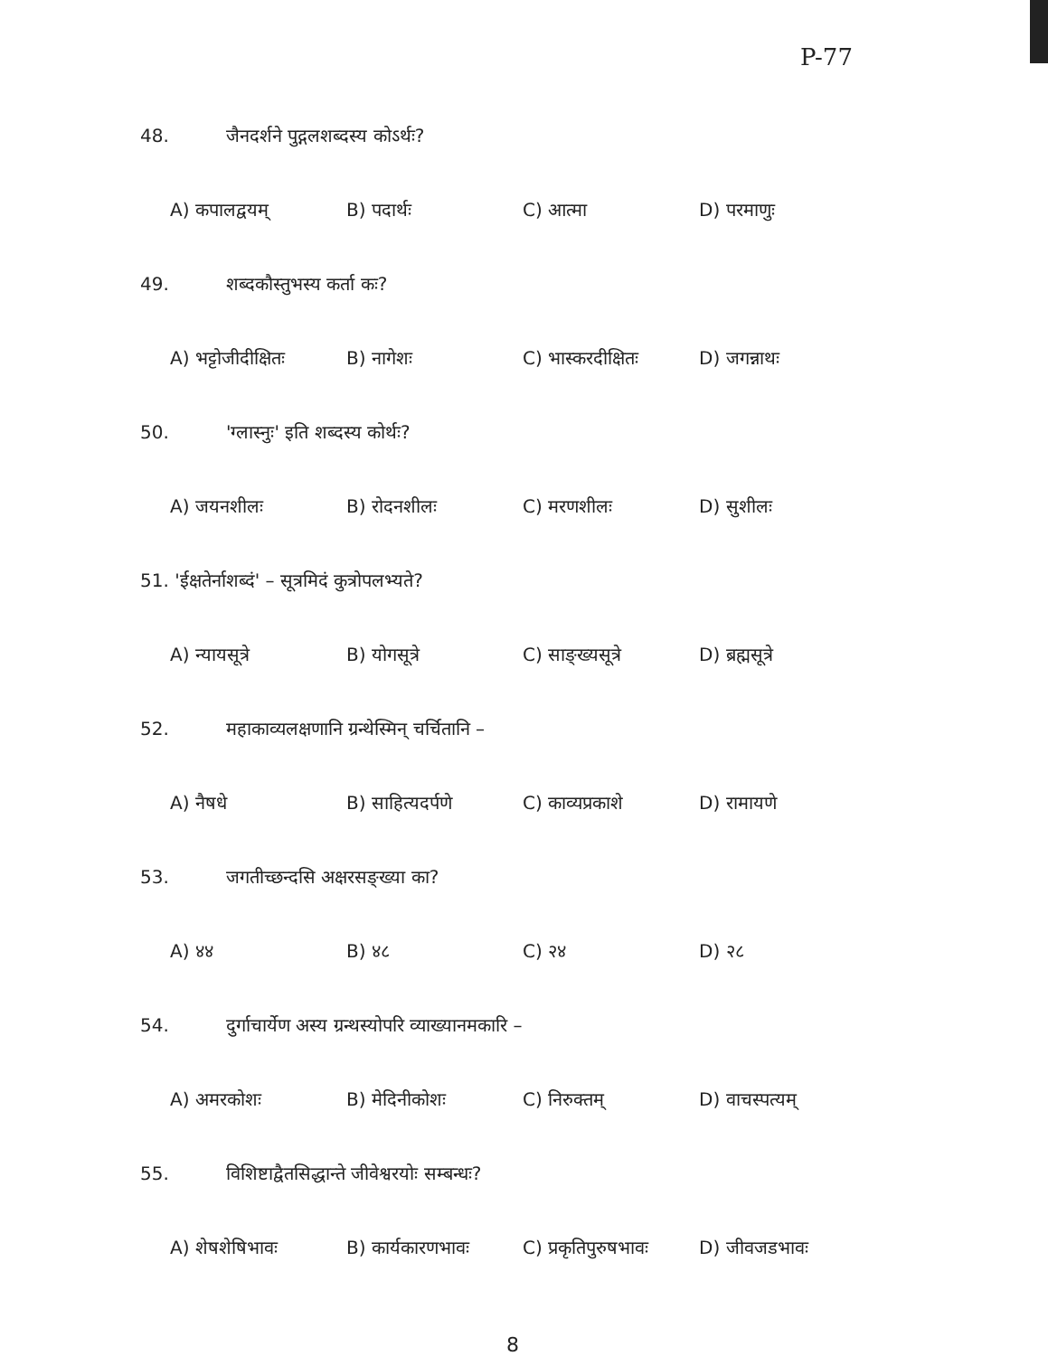P-77
48. जैनदर्शने पुद्गलशब्दस्य कोऽर्थः?
A) कपालद्वयम् B) पदार्थः C) आत्मा D) परमाणुः
49. शब्दकौस्तुभस्य कर्ता कः?
A) भट्टोजीदीक्षितः B) नागेशः C) भास्करदीक्षितः D) जगन्नाथः
50. 'ग्लास्नुः' इति शब्दस्य कोर्थः?
A) जयनशीलः B) रोदनशीलः C) मरणशीलः D) सुशीलः
51. 'ईक्षतेर्नाशब्दं' – सूत्रमिदं कुत्रोपलभ्यते?
A) न्यायसूत्रे B) योगसूत्रे C) साङ्ख्यसूत्रे D) ब्रह्मसूत्रे
52. महाकाव्यलक्षणानि ग्रन्थेस्मिन् चर्चितानि –
A) नैषधे B) साहित्यदर्पणे C) काव्यप्रकाशे D) रामायणे
53. जगतीच्छन्दसि अक्षरसङ्ख्या का?
A) ४४ B) ४८ C) २४ D) २८
54. दुर्गाचार्येण अस्य ग्रन्थस्योपरि व्याख्यानमकारि –
A) अमरकोशः B) मेदिनीकोशः C) निरुक्तम् D) वाचस्पत्यम्
55. विशिष्टाद्वैतसिद्धान्ते जीवेश्वरयोः सम्बन्धः?
A) शेषशेषिभावः B) कार्यकारणभावः C) प्रकृतिपुरुषभावः D) जीवजडभावः
8